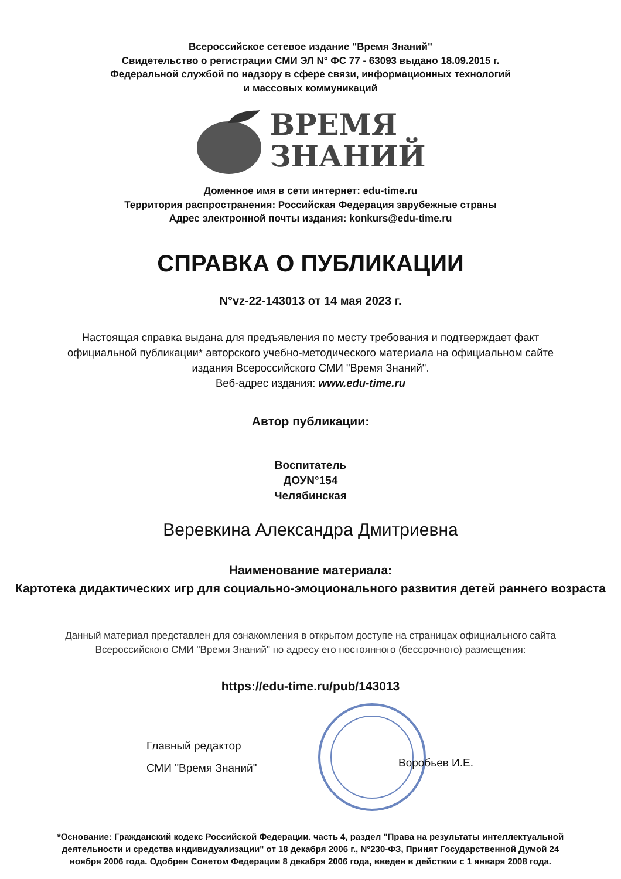Всероссийское сетевое издание "Время Знаний"
Свидетельство о регистрации СМИ ЭЛ N° ФС 77 - 63093 выдано 18.09.2015 г.
Федеральной службой по надзору в сфере связи, информационных технологий
и массовых коммуникаций
ВРЕМЯ
ЗНАНИЙ
Доменное имя в сети интернет: edu-time.ru
Территория распространения: Российская Федерация зарубежные страны
Адрес электронной почты издания: konkurs@edu-time.ru
СПРАВКА О ПУБЛИКАЦИИ
N°vz-22-143013 от 14 мая 2023 г.
Настоящая справка выдана для предъявления по месту требования и подтверждает факт официальной публикации* авторского учебно-методического материала на официальном сайте издания Всероссийского СМИ "Время Знаний".
Веб-адрес издания: www.edu-time.ru
Автор публикации:
Воспитатель
ДОУN°154
Челябинская
Веревкина Александра Дмитриевна
Наименование материала:
Картотека дидактических игр для социально-эмоционального развития детей раннего возраста
Данный материал представлен для ознакомления в открытом доступе на страницах официального сайта Всероссийского СМИ "Время Знаний" по адресу его постоянного (бессрочного) размещения:
https://edu-time.ru/pub/143013
Главный редактор
СМИ "Время Знаний"
Воробьев И.Е.
*Основание: Гражданский кодекс Российской Федерации. часть 4, раздел "Права на результаты интеллектуальной деятельности и средства индивидуализации" от 18 декабря 2006 г., N°230-ФЗ, Принят Государственной Думой 24 ноября 2006 года. Одобрен Советом Федерации 8 декабря 2006 года, введен в действии с 1 января 2008 года.